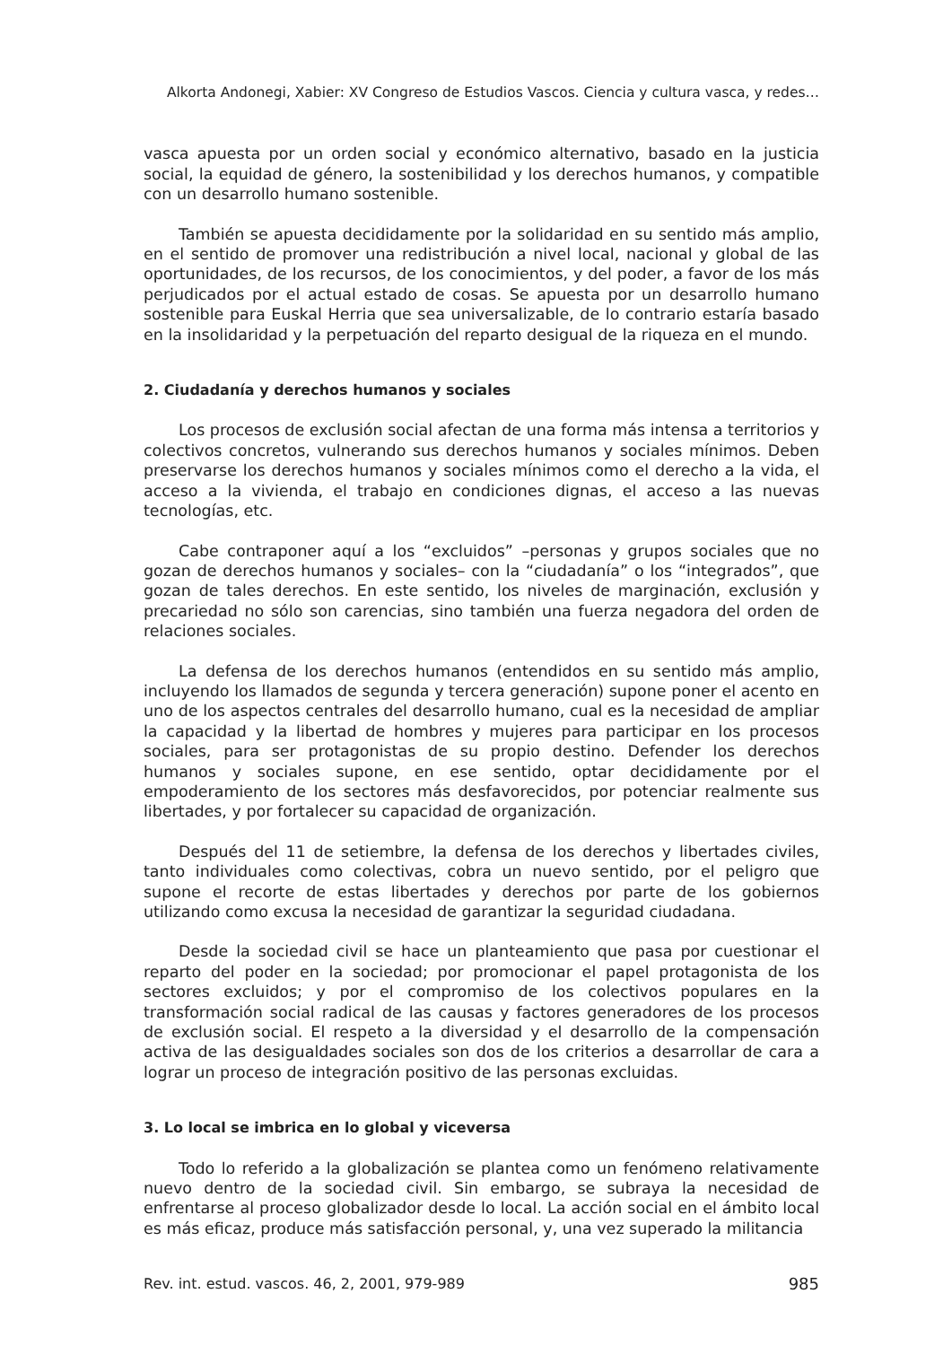Alkorta Andonegi, Xabier: XV Congreso de Estudios Vascos. Ciencia y cultura vasca, y redes…
vasca apuesta por un orden social y económico alternativo, basado en la justicia social, la equidad de género, la sostenibilidad y los derechos humanos, y compatible con un desarrollo humano sostenible.
También se apuesta decididamente por la solidaridad en su sentido más amplio, en el sentido de promover una redistribución a nivel local, nacional y global de las oportunidades, de los recursos, de los conocimientos, y del poder, a favor de los más perjudicados por el actual estado de cosas. Se apuesta por un desarrollo humano sostenible para Euskal Herria que sea universalizable, de lo contrario estaría basado en la insolidaridad y la perpetuación del reparto desigual de la riqueza en el mundo.
2. Ciudadanía y derechos humanos y sociales
Los procesos de exclusión social afectan de una forma más intensa a territorios y colectivos concretos, vulnerando sus derechos humanos y sociales mínimos. Deben preservarse los derechos humanos y sociales mínimos como el derecho a la vida, el acceso a la vivienda, el trabajo en condiciones dignas, el acceso a las nuevas tecnologías, etc.
Cabe contraponer aquí a los “excluidos” –personas y grupos sociales que no gozan de derechos humanos y sociales– con la “ciudadanía” o los “integrados”, que gozan de tales derechos. En este sentido, los niveles de marginación, exclusión y precariedad no sólo son carencias, sino también una fuerza negadora del orden de relaciones sociales.
La defensa de los derechos humanos (entendidos en su sentido más amplio, incluyendo los llamados de segunda y tercera generación) supone poner el acento en uno de los aspectos centrales del desarrollo humano, cual es la necesidad de ampliar la capacidad y la libertad de hombres y mujeres para participar en los procesos sociales, para ser protagonistas de su propio destino. Defender los derechos humanos y sociales supone, en ese sentido, optar decididamente por el empoderamiento de los sectores más desfavorecidos, por potenciar realmente sus libertades, y por fortalecer su capacidad de organización.
Después del 11 de setiembre, la defensa de los derechos y libertades civiles, tanto individuales como colectivas, cobra un nuevo sentido, por el peligro que supone el recorte de estas libertades y derechos por parte de los gobiernos utilizando como excusa la necesidad de garantizar la seguridad ciudadana.
Desde la sociedad civil se hace un planteamiento que pasa por cuestionar el reparto del poder en la sociedad; por promocionar el papel protagonista de los sectores excluidos; y por el compromiso de los colectivos populares en la transformación social radical de las causas y factores generadores de los procesos de exclusión social. El respeto a la diversidad y el desarrollo de la compensación activa de las desigualdades sociales son dos de los criterios a desarrollar de cara a lograr un proceso de integración positivo de las personas excluidas.
3. Lo local se imbrica en lo global y viceversa
Todo lo referido a la globalización se plantea como un fenómeno relativamente nuevo dentro de la sociedad civil. Sin embargo, se subraya la necesidad de enfrentarse al proceso globalizador desde lo local. La acción social en el ámbito local es más eficaz, produce más satisfacción personal, y, una vez superado la militancia
Rev. int. estud. vascos. 46, 2, 2001, 979-989 985